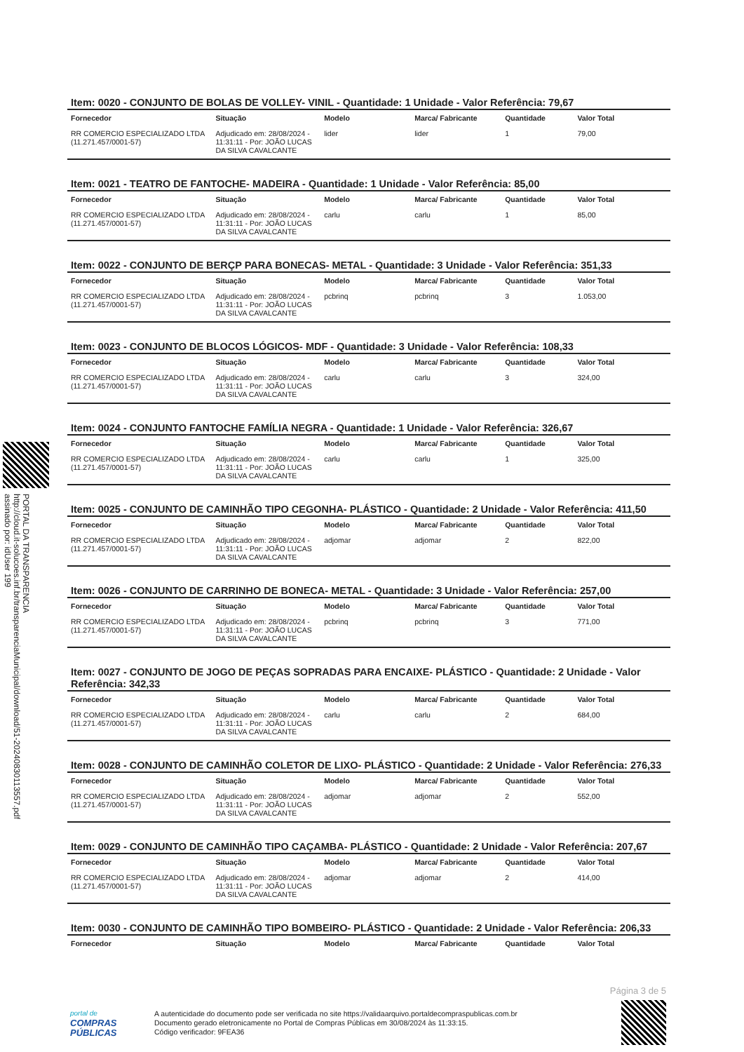PORTAL DA TRANSPARENCIA
http://cloud.it-solucoes.inf.br/transparenciaMunicipal/download/51-20240830113557.pdf
assinado por: idUser 199
Item: 0020 - CONJUNTO DE BOLAS DE VOLLEY- VINIL - Quantidade: 1 Unidade - Valor Referência: 79,67
| Fornecedor | Situação | Modelo | Marca/ Fabricante | Quantidade | Valor Total |
| --- | --- | --- | --- | --- | --- |
| RR COMERCIO ESPECIALIZADO LTDA (11.271.457/0001-57) | Adjudicado em: 28/08/2024 - 11:31:11 - Por: JOÃO LUCAS DA SILVA CAVALCANTE | lider | lider | 1 | 79,00 |
Item: 0021 - TEATRO DE FANTOCHE- MADEIRA - Quantidade: 1 Unidade - Valor Referência: 85,00
| Fornecedor | Situação | Modelo | Marca/ Fabricante | Quantidade | Valor Total |
| --- | --- | --- | --- | --- | --- |
| RR COMERCIO ESPECIALIZADO LTDA (11.271.457/0001-57) | Adjudicado em: 28/08/2024 - 11:31:11 - Por: JOÃO LUCAS DA SILVA CAVALCANTE | carlu | carlu | 1 | 85,00 |
Item: 0022 - CONJUNTO DE BERÇP PARA BONECAS- METAL - Quantidade: 3 Unidade - Valor Referência: 351,33
| Fornecedor | Situação | Modelo | Marca/ Fabricante | Quantidade | Valor Total |
| --- | --- | --- | --- | --- | --- |
| RR COMERCIO ESPECIALIZADO LTDA (11.271.457/0001-57) | Adjudicado em: 28/08/2024 - 11:31:11 - Por: JOÃO LUCAS DA SILVA CAVALCANTE | pcbrinq | pcbrinq | 3 | 1.053,00 |
Item: 0023 - CONJUNTO DE BLOCOS LÓGICOS- MDF - Quantidade: 3 Unidade - Valor Referência: 108,33
| Fornecedor | Situação | Modelo | Marca/ Fabricante | Quantidade | Valor Total |
| --- | --- | --- | --- | --- | --- |
| RR COMERCIO ESPECIALIZADO LTDA (11.271.457/0001-57) | Adjudicado em: 28/08/2024 - 11:31:11 - Por: JOÃO LUCAS DA SILVA CAVALCANTE | carlu | carlu | 3 | 324,00 |
Item: 0024 - CONJUNTO FANTOCHE FAMÍLIA NEGRA - Quantidade: 1 Unidade - Valor Referência: 326,67
| Fornecedor | Situação | Modelo | Marca/ Fabricante | Quantidade | Valor Total |
| --- | --- | --- | --- | --- | --- |
| RR COMERCIO ESPECIALIZADO LTDA (11.271.457/0001-57) | Adjudicado em: 28/08/2024 - 11:31:11 - Por: JOÃO LUCAS DA SILVA CAVALCANTE | carlu | carlu | 1 | 325,00 |
Item: 0025 - CONJUNTO DE CAMINHÃO TIPO CEGONHA- PLÁSTICO - Quantidade: 2 Unidade - Valor Referência: 411,50
| Fornecedor | Situação | Modelo | Marca/ Fabricante | Quantidade | Valor Total |
| --- | --- | --- | --- | --- | --- |
| RR COMERCIO ESPECIALIZADO LTDA (11.271.457/0001-57) | Adjudicado em: 28/08/2024 - 11:31:11 - Por: JOÃO LUCAS DA SILVA CAVALCANTE | adjomar | adjomar | 2 | 822,00 |
Item: 0026 - CONJUNTO DE CARRINHO DE BONECA- METAL - Quantidade: 3 Unidade - Valor Referência: 257,00
| Fornecedor | Situação | Modelo | Marca/ Fabricante | Quantidade | Valor Total |
| --- | --- | --- | --- | --- | --- |
| RR COMERCIO ESPECIALIZADO LTDA (11.271.457/0001-57) | Adjudicado em: 28/08/2024 - 11:31:11 - Por: JOÃO LUCAS DA SILVA CAVALCANTE | pcbrinq | pcbrinq | 3 | 771,00 |
Item: 0027 - CONJUNTO DE JOGO DE PEÇAS SOPRADAS PARA ENCAIXE- PLÁSTICO - Quantidade: 2 Unidade - Valor Referência: 342,33
| Fornecedor | Situação | Modelo | Marca/ Fabricante | Quantidade | Valor Total |
| --- | --- | --- | --- | --- | --- |
| RR COMERCIO ESPECIALIZADO LTDA (11.271.457/0001-57) | Adjudicado em: 28/08/2024 - 11:31:11 - Por: JOÃO LUCAS DA SILVA CAVALCANTE | carlu | carlu | 2 | 684,00 |
Item: 0028 - CONJUNTO DE CAMINHÃO COLETOR DE LIXO- PLÁSTICO - Quantidade: 2 Unidade - Valor Referência: 276,33
| Fornecedor | Situação | Modelo | Marca/ Fabricante | Quantidade | Valor Total |
| --- | --- | --- | --- | --- | --- |
| RR COMERCIO ESPECIALIZADO LTDA (11.271.457/0001-57) | Adjudicado em: 28/08/2024 - 11:31:11 - Por: JOÃO LUCAS DA SILVA CAVALCANTE | adjomar | adjomar | 2 | 552,00 |
Item: 0029 - CONJUNTO DE CAMINHÃO TIPO CAÇAMBA- PLÁSTICO - Quantidade: 2 Unidade - Valor Referência: 207,67
| Fornecedor | Situação | Modelo | Marca/ Fabricante | Quantidade | Valor Total |
| --- | --- | --- | --- | --- | --- |
| RR COMERCIO ESPECIALIZADO LTDA (11.271.457/0001-57) | Adjudicado em: 28/08/2024 - 11:31:11 - Por: JOÃO LUCAS DA SILVA CAVALCANTE | adjomar | adjomar | 2 | 414,00 |
Item: 0030 - CONJUNTO DE CAMINHÃO TIPO BOMBEIRO- PLÁSTICO - Quantidade: 2 Unidade - Valor Referência: 206,33
| Fornecedor | Situação | Modelo | Marca/ Fabricante | Quantidade | Valor Total |
| --- | --- | --- | --- | --- | --- |
Página 3 de 5
portal de
COMPRAS
PÚBLICAS
A autenticidade do documento pode ser verificada no site https://validaarquivo.portaldecompraspublicas.com.br
Documento gerado eletronicamente no Portal de Compras Públicas em 30/08/2024 às 11:33:15.
Código verificador: 9FEA36